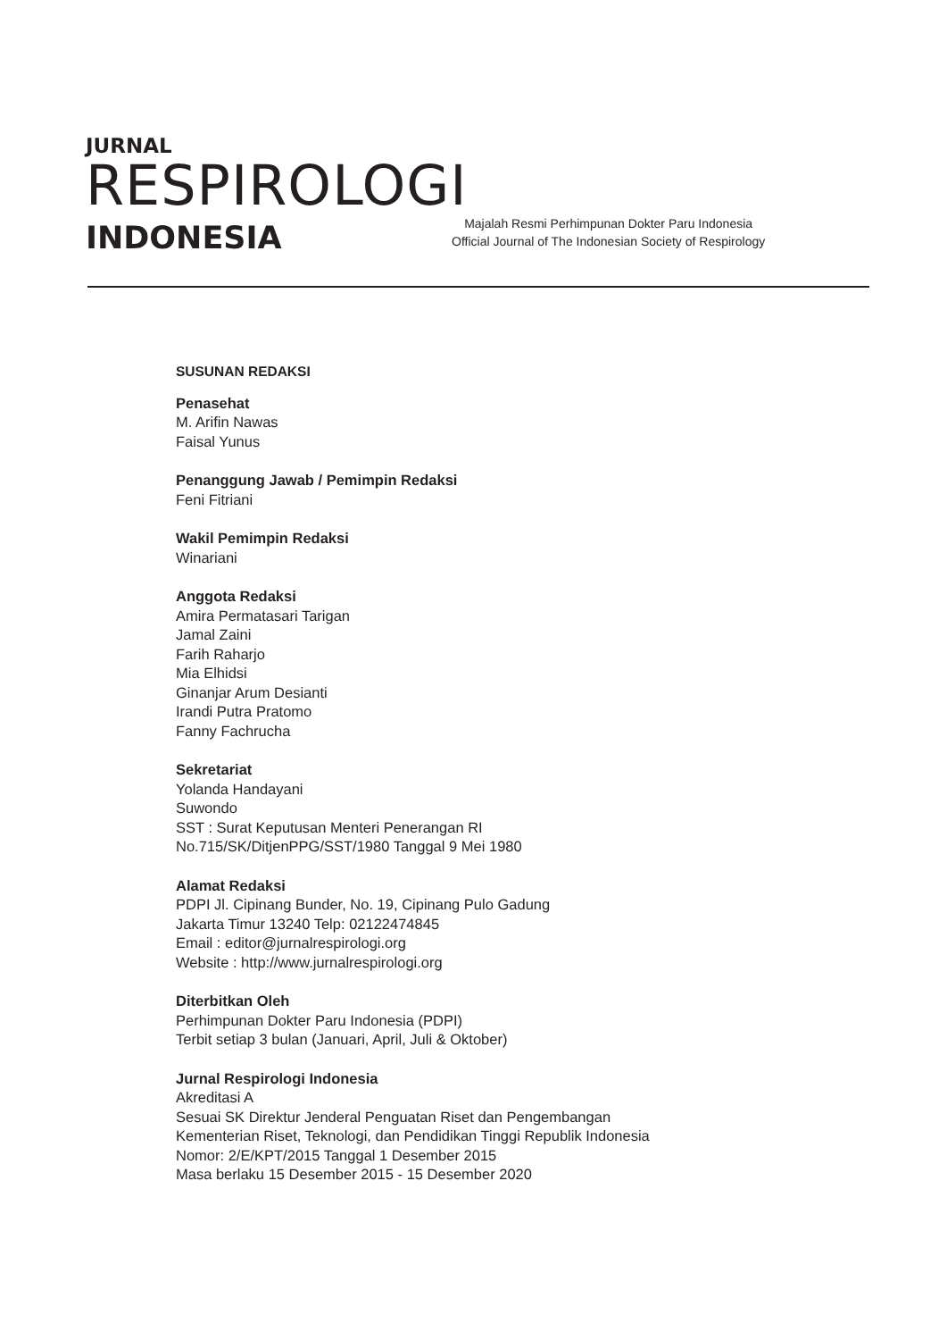JURNAL
RESPIROLOGI
INDONESIA
Majalah Resmi Perhimpunan Dokter Paru Indonesia
Official Journal of The Indonesian Society of Respirology
SUSUNAN REDAKSI
Penasehat
M. Arifin Nawas
Faisal Yunus
Penanggung Jawab / Pemimpin Redaksi
Feni Fitriani
Wakil Pemimpin Redaksi
Winariani
Anggota Redaksi
Amira Permatasari Tarigan
Jamal Zaini
Farih Raharjo
Mia Elhidsi
Ginanjar Arum Desianti
Irandi Putra Pratomo
Fanny Fachrucha
Sekretariat
Yolanda Handayani
Suwondo
SST : Surat Keputusan Menteri Penerangan RI
No.715/SK/DitjenPPG/SST/1980 Tanggal 9 Mei 1980
Alamat Redaksi
PDPI Jl. Cipinang Bunder, No. 19, Cipinang Pulo Gadung
Jakarta Timur 13240 Telp: 02122474845
Email : editor@jurnalrespirologi.org
Website : http://www.jurnalrespirologi.org
Diterbitkan Oleh
Perhimpunan Dokter Paru Indonesia (PDPI)
Terbit setiap 3 bulan (Januari, April, Juli & Oktober)
Jurnal Respirologi Indonesia
Akreditasi A
Sesuai SK Direktur Jenderal Penguatan Riset dan Pengembangan
Kementerian Riset, Teknologi, dan Pendidikan Tinggi Republik Indonesia
Nomor: 2/E/KPT/2015 Tanggal 1 Desember 2015
Masa berlaku 15 Desember 2015 - 15 Desember 2020